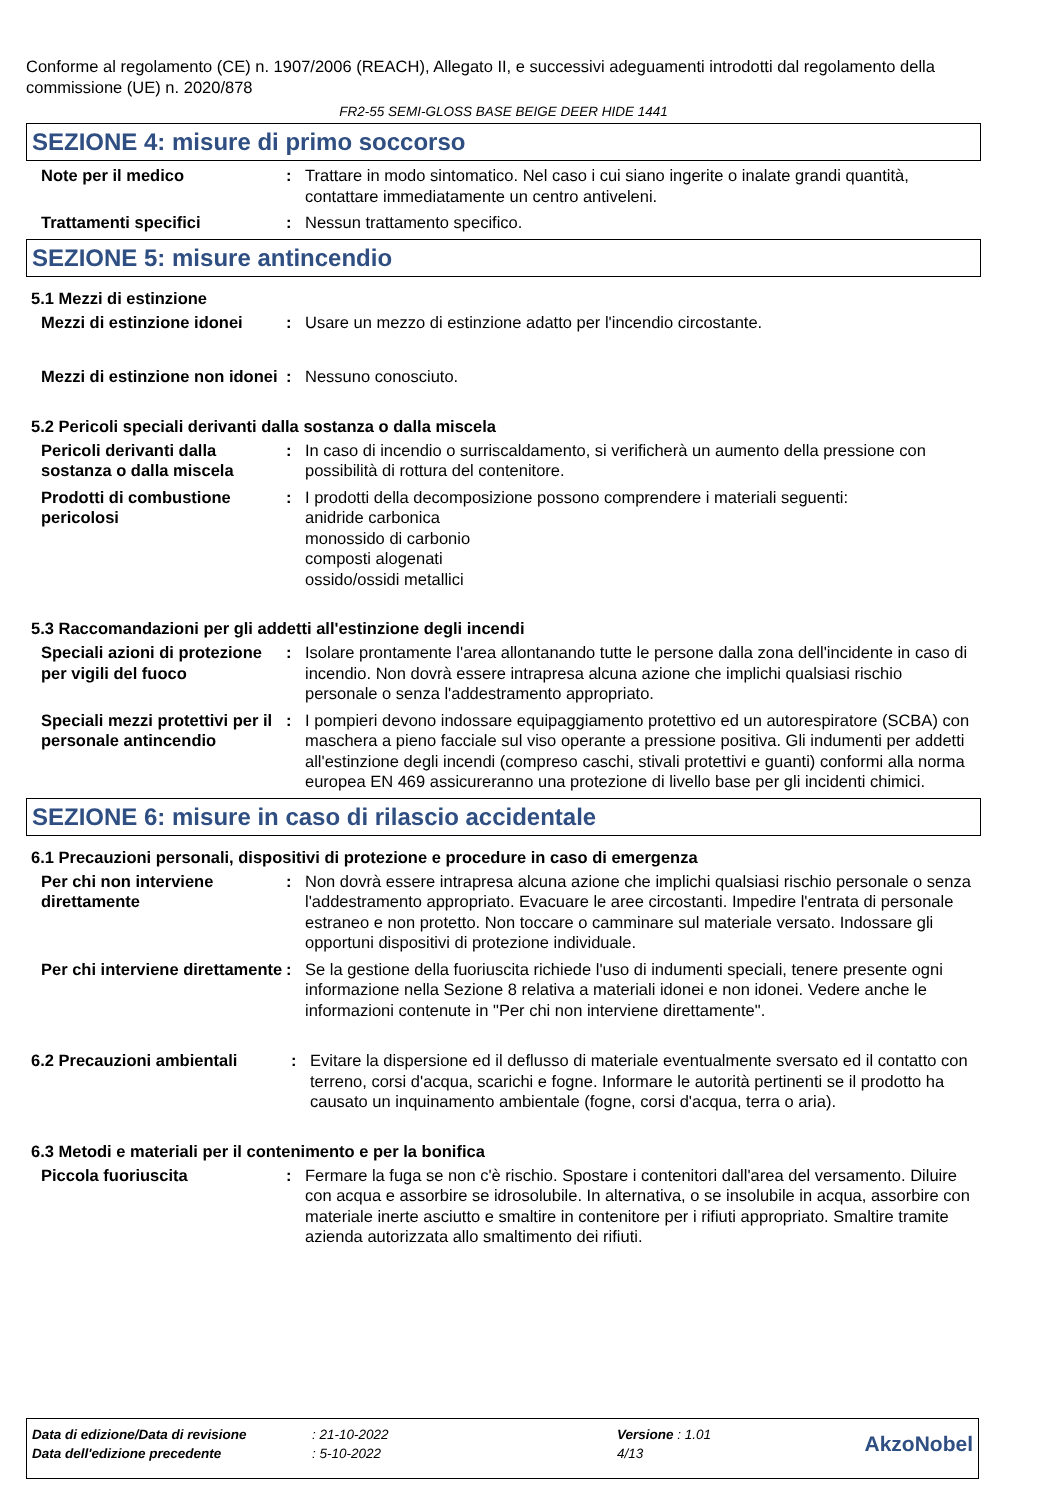Conforme al regolamento (CE) n. 1907/2006 (REACH), Allegato II, e successivi adeguamenti introdotti dal regolamento della commissione (UE) n. 2020/878
FR2-55 SEMI-GLOSS BASE BEIGE DEER HIDE 1441
SEZIONE 4: misure di primo soccorso
Note per il medico : Trattare in modo sintomatico. Nel caso i cui siano ingerite o inalate grandi quantità, contattare immediatamente un centro antiveleni.
Trattamenti specifici : Nessun trattamento specifico.
SEZIONE 5: misure antincendio
5.1 Mezzi di estinzione
Mezzi di estinzione idonei
: Usare un mezzo di estinzione adatto per l'incendio circostante.
Mezzi di estinzione non idonei
: Nessuno conosciuto.
5.2 Pericoli speciali derivanti dalla sostanza o dalla miscela
Pericoli derivanti dalla sostanza o dalla miscela
: In caso di incendio o surriscaldamento, si verificherà un aumento della pressione con possibilità di rottura del contenitore.
Prodotti di combustione pericolosi
: I prodotti della decomposizione possono comprendere i materiali seguenti:
anidride carbonica
monossido di carbonio
composti alogenati
ossido/ossidi metallici
5.3 Raccomandazioni per gli addetti all'estinzione degli incendi
Speciali azioni di protezione per vigili del fuoco
: Isolare prontamente l'area allontanando tutte le persone dalla zona dell'incidente in caso di incendio. Non dovrà essere intrapresa alcuna azione che implichi qualsiasi rischio personale o senza l'addestramento appropriato.
Speciali mezzi protettivi per il personale antincendio
: I pompieri devono indossare equipaggiamento protettivo ed un autorespiratore (SCBA) con maschera a pieno facciale sul viso operante a pressione positiva. Gli indumenti per addetti all'estinzione degli incendi (compreso caschi, stivali protettivi e guanti) conformi alla norma europea EN 469 assicureranno una protezione di livello base per gli incidenti chimici.
SEZIONE 6: misure in caso di rilascio accidentale
6.1 Precauzioni personali, dispositivi di protezione e procedure in caso di emergenza
Per chi non interviene direttamente
: Non dovrà essere intrapresa alcuna azione che implichi qualsiasi rischio personale o senza l'addestramento appropriato. Evacuare le aree circostanti. Impedire l'entrata di personale estraneo e non protetto. Non toccare o camminare sul materiale versato. Indossare gli opportuni dispositivi di protezione individuale.
Per chi interviene direttamente
: Se la gestione della fuoriuscita richiede l'uso di indumenti speciali, tenere presente ogni informazione nella Sezione 8 relativa a materiali idonei e non idonei. Vedere anche le informazioni contenute in "Per chi non interviene direttamente".
6.2 Precauzioni ambientali : Evitare la dispersione ed il deflusso di materiale eventualmente sversato ed il contatto con terreno, corsi d'acqua, scarichi e fogne. Informare le autorità pertinenti se il prodotto ha causato un inquinamento ambientale (fogne, corsi d'acqua, terra o aria).
6.3 Metodi e materiali per il contenimento e per la bonifica
Piccola fuoriuscita : Fermare la fuga se non c'è rischio. Spostare i contenitori dall'area del versamento. Diluire con acqua e assorbire se idrosolubile. In alternativa, o se insolubile in acqua, assorbire con materiale inerte asciutto e smaltire in contenitore per i rifiuti appropriato. Smaltire tramite azienda autorizzata allo smaltimento dei rifiuti.
| Data di edizione/Data di revisione | : 21-10-2022 | Versione : 1.01 | AkzoNobel |
| Data dell'edizione precedente | : 5-10-2022 | 4/13 | |